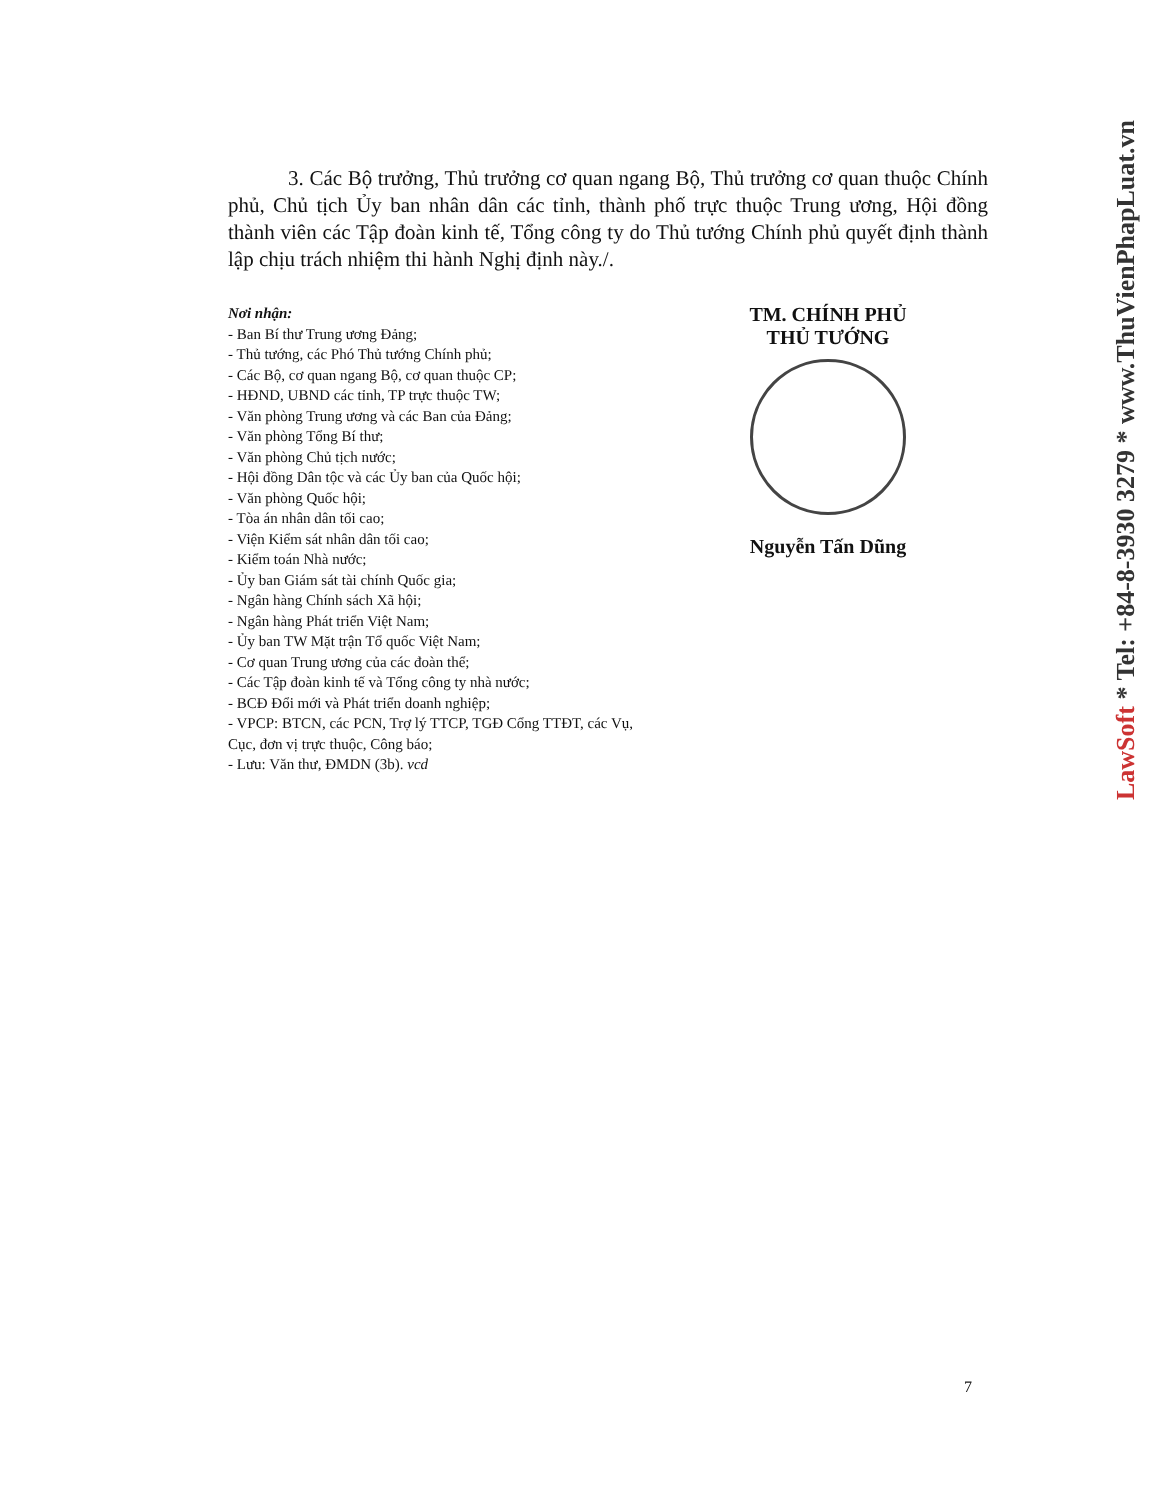3. Các Bộ trưởng, Thủ trưởng cơ quan ngang Bộ, Thủ trưởng cơ quan thuộc Chính phủ, Chủ tịch Ủy ban nhân dân các tỉnh, thành phố trực thuộc Trung ương, Hội đồng thành viên các Tập đoàn kinh tế, Tổng công ty do Thủ tướng Chính phủ quyết định thành lập chịu trách nhiệm thi hành Nghị định này./.
Nơi nhận:
- Ban Bí thư Trung ương Đảng;
- Thủ tướng, các Phó Thủ tướng Chính phủ;
- Các Bộ, cơ quan ngang Bộ, cơ quan thuộc CP;
- HĐND, UBND các tỉnh, TP trực thuộc TW;
- Văn phòng Trung ương và các Ban của Đảng;
- Văn phòng Tổng Bí thư;
- Văn phòng Chủ tịch nước;
- Hội đồng Dân tộc và các Ủy ban của Quốc hội;
- Văn phòng Quốc hội;
- Tòa án nhân dân tối cao;
- Viện Kiểm sát nhân dân tối cao;
- Kiểm toán Nhà nước;
- Ủy ban Giám sát tài chính Quốc gia;
- Ngân hàng Chính sách Xã hội;
- Ngân hàng Phát triển Việt Nam;
- Ủy ban TW Mặt trận Tổ quốc Việt Nam;
- Cơ quan Trung ương của các đoàn thể;
- Các Tập đoàn kinh tế và Tổng công ty nhà nước;
- BCĐ Đổi mới và Phát triển doanh nghiệp;
- VPCP: BTCN, các PCN, Trợ lý TTCP, TGĐ Cổng TTĐT, các Vụ, Cục, đơn vị trực thuộc, Công báo;
- Lưu: Văn thư, ĐMDN (3b). vcd
TM. CHÍNH PHỦ
THỦ TƯỚNG
Nguyễn Tấn Dũng
7
LawSoft * Tel: +84-8-3930 3279 * www.ThuVienPhapLuat.vn